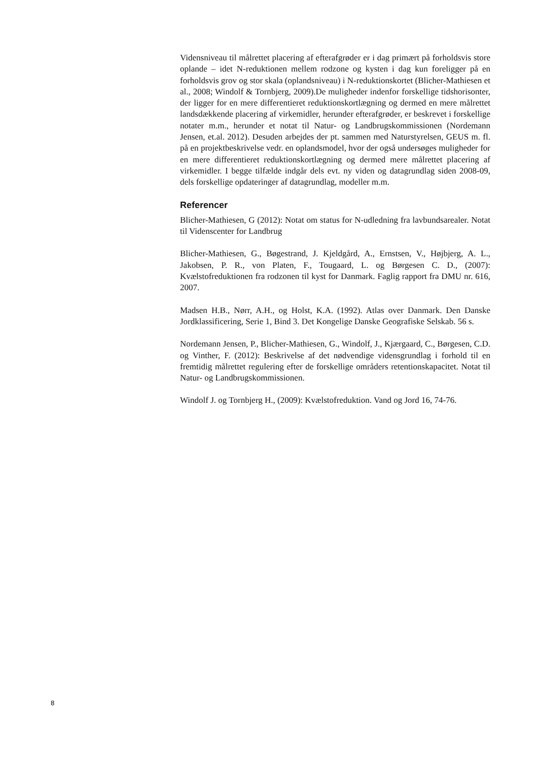Vidensniveau til målrettet placering af efterafgrøder er i dag primært på forholdsvis store oplande – idet N-reduktionen mellem rodzone og kysten i dag kun foreligger på en forholdsvis grov og stor skala (oplandsniveau) i N-reduktionskortet (Blicher-Mathiesen et al., 2008; Windolf & Tornbjerg, 2009).De muligheder indenfor forskellige tidshorisonter, der ligger for en mere differentieret reduktionskortlægning og dermed en mere målrettet landsdækkende placering af virkemidler, herunder efterafgrøder, er beskrevet i forskellige notater m.m., herunder et notat til Natur- og Landbrugskommissionen (Nordemann Jensen, et.al. 2012). Desuden arbejdes der pt. sammen med Naturstyrelsen, GEUS m. fl. på en projektbeskrivelse vedr. en oplandsmodel, hvor der også undersøges muligheder for en mere differentieret reduktionskortlægning og dermed mere målrettet placering af virkemidler. I begge tilfælde indgår dels evt. ny viden og datagrundlag siden 2008-09, dels forskellige opdateringer af datagrundlag, modeller m.m.
Referencer
Blicher-Mathiesen, G (2012): Notat om status for N-udledning fra lavbundsarealer. Notat til Videnscenter for Landbrug
Blicher-Mathiesen, G., Bøgestrand, J. Kjeldgård, A., Ernstsen, V., Højbjerg, A. L., Jakobsen, P. R., von Platen, F., Tougaard, L. og Børgesen C. D., (2007): Kvælstofreduktionen fra rodzonen til kyst for Danmark. Faglig rapport fra DMU nr. 616, 2007.
Madsen H.B., Nørr, A.H., og Holst, K.A. (1992). Atlas over Danmark. Den Danske Jordklassificering, Serie 1, Bind 3. Det Kongelige Danske Geografiske Selskab. 56 s.
Nordemann Jensen, P., Blicher-Mathiesen, G., Windolf, J., Kjærgaard, C., Børgesen, C.D. og Vinther, F. (2012): Beskrivelse af det nødvendige vidensgrundlag i forhold til en fremtidig målrettet regulering efter de forskellige områders retentionskapacitet. Notat til Natur- og Landbrugskommissionen.
Windolf J. og Tornbjerg H., (2009): Kvælstofreduktion. Vand og Jord 16, 74-76.
8